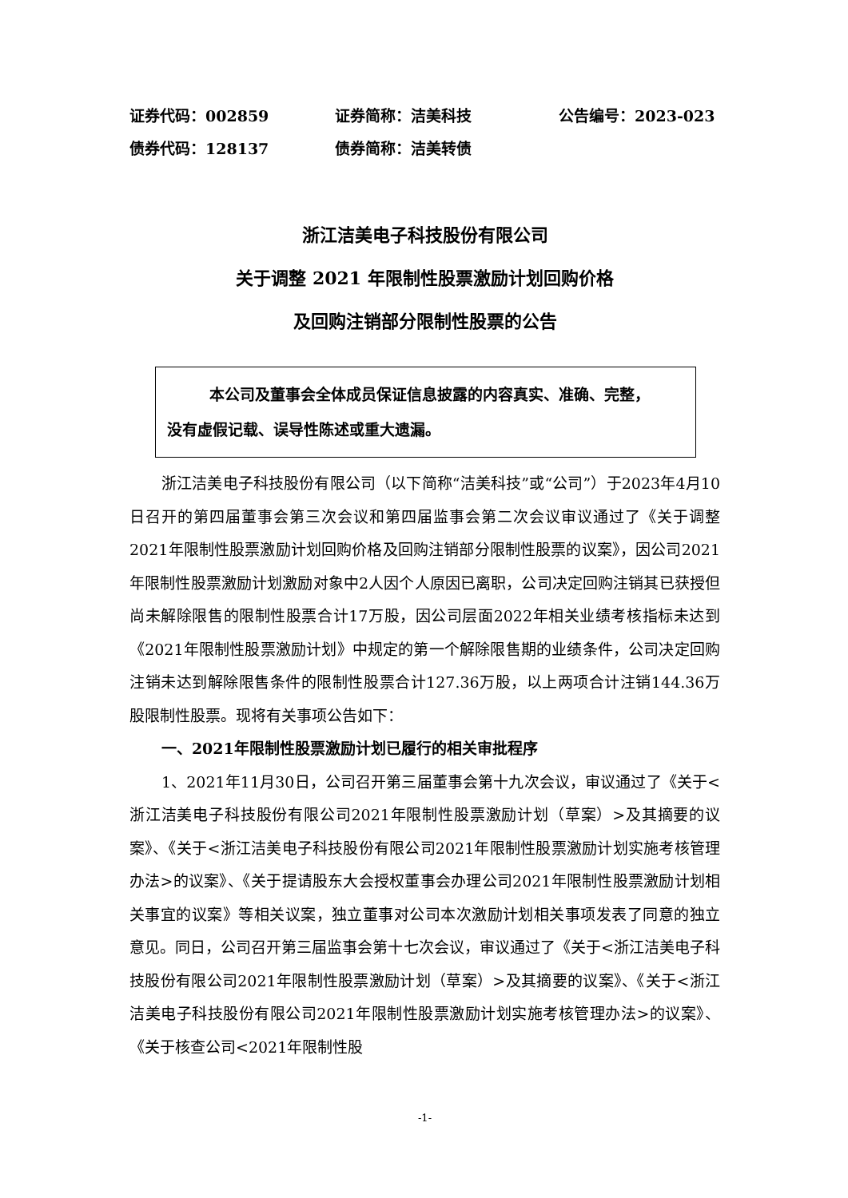证券代码：002859 证券简称：洁美科技 公告编号：2023-023
债券代码：128137 债券简称：洁美转债
浙江洁美电子科技股份有限公司
关于调整 2021 年限制性股票激励计划回购价格
及回购注销部分限制性股票的公告
本公司及董事会全体成员保证信息披露的内容真实、准确、完整，
没有虚假记载、误导性陈述或重大遗漏。
浙江洁美电子科技股份有限公司（以下简称“洁美科技”或“公司”）于2023年4月10日召开的第四届董事会第三次会议和第四届监事会第二次会议审议通过了《关于调整2021年限制性股票激励计划回购价格及回购注销部分限制性股票的议案》，因公司2021年限制性股票激励计划激励对象中2人因个人原因已离职，公司决定回购注销其已获授但尚未解除限售的限制性股票合计17万股，因公司层面2022年相关业绩考核指标未达到《2021年限制性股票激励计划》中规定的第一个解除限售期的业绩条件，公司决定回购注销未达到解除限售条件的限制性股票合计127.36万股，以上两项合计注销144.36万股限制性股票。现将有关事项公告如下：
一、2021年限制性股票激励计划已履行的相关审批程序
1、2021年11月30日，公司召开第三届董事会第十九次会议，审议通过了《关于<浙江洁美电子科技股份有限公司2021年限制性股票激励计划（草案）>及其摘要的议案》、《关于<浙江洁美电子科技股份有限公司2021年限制性股票激励计划实施考核管理办法>的议案》、《关于提请股东大会授权董事会办理公司2021年限制性股票激励计划相关事宜的议案》等相关议案，独立董事对公司本次激励计划相关事项发表了同意的独立意见。同日，公司召开第三届监事会第十七次会议，审议通过了《关于<浙江洁美电子科技股份有限公司2021年限制性股票激励计划（草案）>及其摘要的议案》、《关于<浙江洁美电子科技股份有限公司2021年限制性股票激励计划实施考核管理办法>的议案》、《关于核查公司<2021年限制性股
-1-